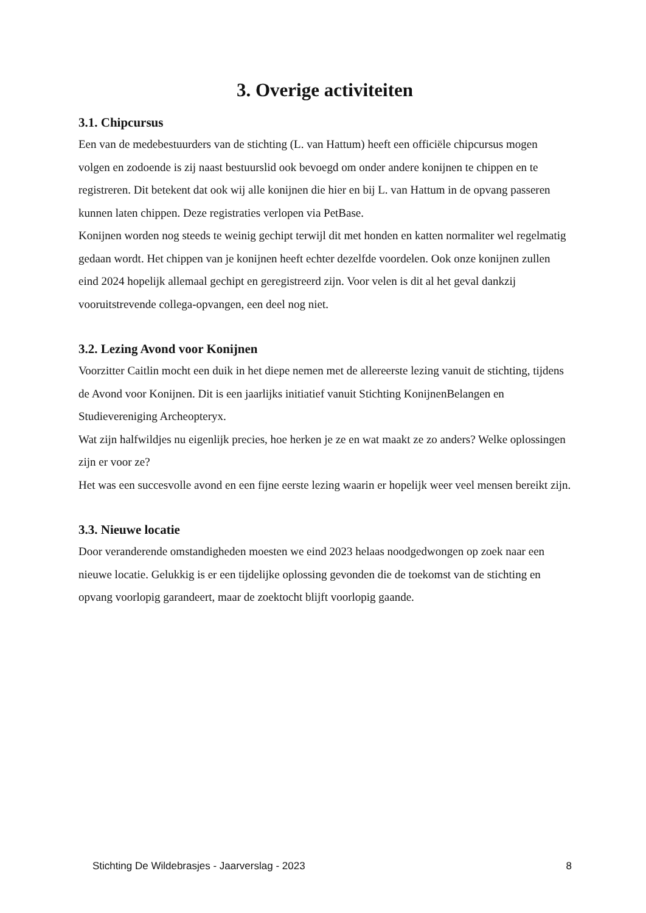3. Overige activiteiten
3.1. Chipcursus
Een van de medebestuurders van de stichting (L. van Hattum) heeft een officiële chipcursus mogen volgen en zodoende is zij naast bestuurslid ook bevoegd om onder andere konijnen te chippen en te registreren. Dit betekent dat ook wij alle konijnen die hier en bij L. van Hattum in de opvang passeren kunnen laten chippen. Deze registraties verlopen via PetBase.
Konijnen worden nog steeds te weinig gechipt terwijl dit met honden en katten normaliter wel regelmatig gedaan wordt. Het chippen van je konijnen heeft echter dezelfde voordelen. Ook onze konijnen zullen eind 2024 hopelijk allemaal gechipt en geregistreerd zijn. Voor velen is dit al het geval dankzij vooruitstrevende collega-opvangen, een deel nog niet.
3.2. Lezing Avond voor Konijnen
Voorzitter Caitlin mocht een duik in het diepe nemen met de allereerste lezing vanuit de stichting, tijdens de Avond voor Konijnen. Dit is een jaarlijks initiatief vanuit Stichting KonijnenBelangen en Studievereniging Archeopteryx.
Wat zijn halfwildjes nu eigenlijk precies, hoe herken je ze en wat maakt ze zo anders? Welke oplossingen zijn er voor ze?
Het was een succesvolle avond en een fijne eerste lezing waarin er hopelijk weer veel mensen bereikt zijn.
3.3. Nieuwe locatie
Door veranderende omstandigheden moesten we eind 2023 helaas noodgedwongen op zoek naar een nieuwe locatie. Gelukkig is er een tijdelijke oplossing gevonden die de toekomst van de stichting en opvang voorlopig garandeert, maar de zoektocht blijft voorlopig gaande.
Stichting De Wildebrasjes - Jaarverslag - 2023 8